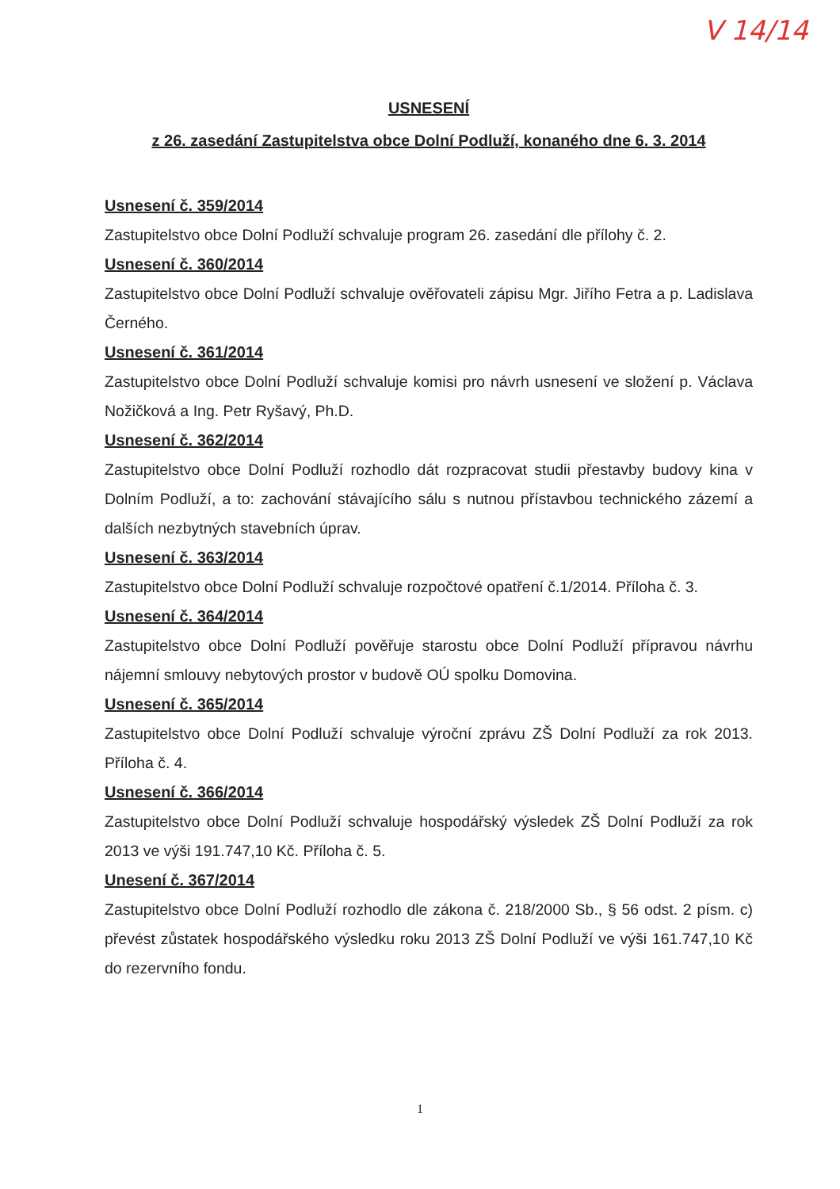V 14/14
USNESENÍ
z 26. zasedání Zastupitelstva obce Dolní Podluží, konaného dne 6. 3. 2014
Usnesení č. 359/2014
Zastupitelstvo obce Dolní Podluží schvaluje program 26. zasedání dle přílohy č. 2.
Usnesení č. 360/2014
Zastupitelstvo obce Dolní Podluží schvaluje ověřovateli zápisu Mgr. Jiřího Fetra a p. Ladislava Černého.
Usnesení č. 361/2014
Zastupitelstvo obce Dolní Podluží schvaluje komisi pro návrh usnesení ve složení p. Václava Nožičková a Ing. Petr Ryšavý, Ph.D.
Usnesení č. 362/2014
Zastupitelstvo obce Dolní Podluží rozhodlo dát rozpracovat studii přestavby budovy kina v Dolním Podluží, a to: zachování stávajícího sálu s nutnou přístavbou technického zázemí a dalších nezbytných stavebních úprav.
Usnesení č. 363/2014
Zastupitelstvo obce Dolní Podluží schvaluje rozpočtové opatření č.1/2014. Příloha č. 3.
Usnesení č. 364/2014
Zastupitelstvo obce Dolní Podluží pověřuje starostu obce Dolní Podluží přípravou návrhu nájemní smlouvy nebytových prostor v budově OÚ spolku Domovina.
Usnesení č. 365/2014
Zastupitelstvo obce Dolní Podluží schvaluje výroční zprávu ZŠ Dolní Podluží za rok 2013. Příloha č. 4.
Usnesení č. 366/2014
Zastupitelstvo obce Dolní Podluží schvaluje hospodářský výsledek ZŠ Dolní Podluží za rok 2013 ve výši 191.747,10 Kč. Příloha č. 5.
Unesení č. 367/2014
Zastupitelstvo obce Dolní Podluží rozhodlo dle zákona č. 218/2000 Sb., § 56 odst. 2 písm. c) převést zůstatek hospodářského výsledku roku 2013 ZŠ Dolní Podluží ve výši 161.747,10 Kč do rezervního fondu.
1